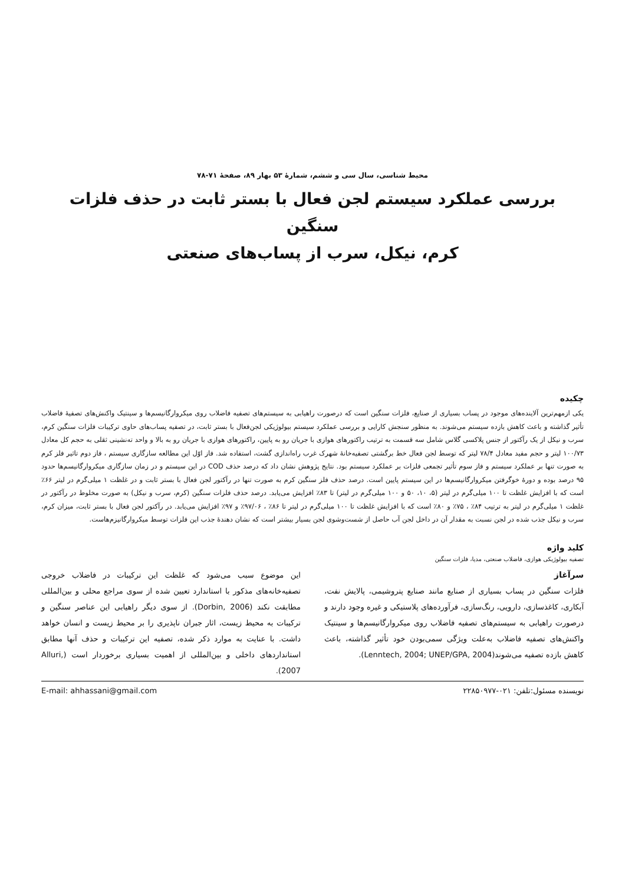محیط شناسی، سال سی و ششم، شمارۀ ۵۳ بهار ۸۹، صفحۀ ۷۱-۷۸
بررسی عملکرد سیستم لجن فعال با بستر ثابت در حذف فلزات سنگین
کرم، نیکل، سرب از پساب‌های صنعتی
چکیده
یکی ازمهم‌ترین آلاینده‌های موجود در پساب بسیاری از صنایع، فلزات سنگین است که درصورت راهیابی به سیستم‌های تصفیه فاضلاب روی میکروارگانیسم‌ها و سینتیک واکنش‌های تصفیۀ فاضلاب تأثیر گذاشته و باعث کاهش بازده سیستم می‌شوند. به منظور سنجش کارایی و بررسی عملکرد سیستم بیولوژیکی لجن‌فعال با بستر ثابت، در تصفیه پساب‌های حاوی ترکیبات فلزات سنگین کرم، سرب و نیکل از یک رآکتور از جنس پلاکسی گلاس شامل سه قسمت به ترتیب راکتورهای هوازی با جریان رو به پایین، راکتورهای هوازی با جریان رو به بالا و واحد ته‌نشینی ثقلی به حجم کل معادل ۱۰۰/۷۳ لیتر و حجم مفید معادل ۷۸/۴ لیتر که توسط لجن فعال خط برگشتی تصفیه‌خانۀ شهرک غرب راه‌اندازی گشت، استفاده شد. فاز اوّل این مطالعه سازگاری سیستم ، فاز دوم تاثیر فلز کرم به صورت تنها بر عملکرد سیستم و فاز سوم تأثیر تجمعی فلزات بر عملکرد سیستم بود. نتایج پژوهش نشان داد که درصد حذف COD در این سیستم و در زمان سازگاری میکروارگانیسم‌ها حدود ۹۵ درصد بوده و دورۀ خوگرفتن میکروارگانیسم‌ها در این سیستم پایین است. درصد حذف فلز سنگین کرم به صورت تنها در رآکتور لجن فعال با بستر ثابت و در غلظت ۱ میلی‌گرم در لیتر ۶۶٪ است که با افزایش غلظت تا ۱۰۰ میلی‌گرم در لیتر (۵، ۱۰، ۵۰ و ۱۰۰ میلی‌گرم در لیتر) تا ۸۳٪ افزایش می‌یابد. درصد حذف فلزات سنگین (کرم، سرب و نیکل) به صورت مخلوط در رآکتور در غلظت ۱ میلی‌گرم در لیتر به ترتیب ۸۴٪ ، ۷۵٪ و ۸۰٪ است که با افزایش غلظت تا ۱۰۰ میلی‌گرم در لیتر تا ۸۶٪ ، ۹۷/۰۶٪ و ۹۷٪ افزایش می‌یابد. در رآکتور لجن فعال با بستر ثابت، میزان کرم، سرب و نیکل جذب شده در لجن نسبت به مقدار آن در داخل لجن آب حاصل از شست‌وشوی لجن بسیار بیشتر است که نشان دهندۀ جذب این فلزات توسط میکروارگانیزم‌هاست.
کلید واژه
تصفیه بیولوژیکی هوازی، فاضلاب صنعتی، مدیا، فلزات سنگین
سرآغاز
فلزات سنگین در پساب بسیاری از صنایع مانند صنایع پتروشیمی، پالایش نفت، آبکاری، کاغذسازی، دارویی، رنگ‌سازی، فرآورده‌های پلاستیکی و غیره وجود دارند و درصورت راهیابی به سیستم‌های تصفیه فاضلاب روی میکروارگانیسم‌ها و سینتیک واکنش‌های تصفیه فاضلاب به‌علت ویژگی سمی‌بودن خود تأثیر گذاشته، باعث کاهش بازده تصفیه می‌شوند(Lenntech, 2004; UNEP/GPA, 2004).
این موضوع سبب می‌شود که غلظت این ترکیبات در فاضلاب خروجی تصفیه‌خانه‌های مذکور با استاندارد تعیین شده از سوی مراجع محلی و بین‌المللی مطابقت نکند (Dorbin, 2006). از سوی دیگر راهیابی این عناصر سنگین و ترکیبات به محیط زیست، اثار جبران ناپذیری را بر محیط زیست و انسان خواهد داشت. با عنایت به موارد ذکر شده، تصفیه این ترکیبات و حذف آنها مطابق استانداردهای داخلی و بین‌المللی از اهمیت بسیاری برخوردار است (Alluri, 2007).
نویسنده مسئول:تلفن: ۰۲۱-۲۲۸۵۰۹۷۷ E-mail: ahhassani@gmail.com